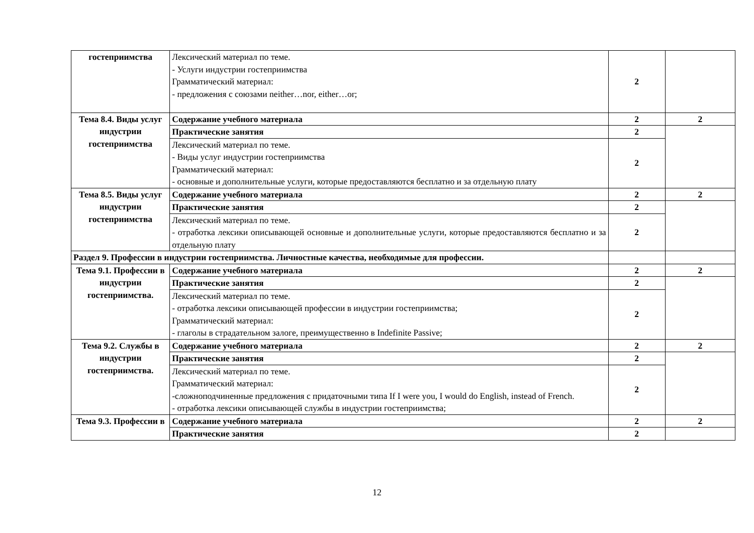| гостеприимства | Лексический материал по теме. - Услуги индустрии гостеприимства Грамматический материал: - предложения с союзами neither…nor, either…or; | 2 | |
| Тема 8.4. Виды услуг индустрии гостеприимства | Содержание учебного материала | 2 | 2 |
| | Практические занятия | 2 | |
| | Лексический материал по теме. - Виды услуг индустрии гостеприимства Грамматический материал: - основные и дополнительные услуги, которые предоставляются бесплатно и за отдельную плату | 2 | |
| Тема 8.5. Виды услуг индустрии гостеприимства | Содержание учебного материала | 2 | 2 |
| | Практические занятия | 2 | |
| | Лексический материал по теме. - отработка лексики описывающей основные и дополнительные услуги, которые предоставляются бесплатно и за отдельную плату | 2 | |
| Раздел 9. Профессии в индустрии гостеприимства. Личностные качества, необходимые для профессии. | | | |
| Тема 9.1. Профессии в индустрии гостеприимства. | Содержание учебного материала | 2 | 2 |
| | Практические занятия | 2 | |
| | Лексический материал по теме. - отработка лексики описывающей профессии в индустрии гостеприимства; Грамматический материал: - глаголы в страдательном залоге, преимущественно в Indefinite Passive; | 2 | |
| Тема 9.2. Службы в индустрии гостеприимства. | Содержание учебного материала | 2 | 2 |
| | Практические занятия | 2 | |
| | Лексический материал по теме. Грамматический материал: -сложноподчиненные предложения с придаточными типа If I were you, I would do English, instead of French. - отработка лексики описывающей службы в индустрии гостеприимства; | 2 | |
| Тема 9.3. Профессии в | Содержание учебного материала | 2 | 2 |
| | Практические занятия | 2 | |
12